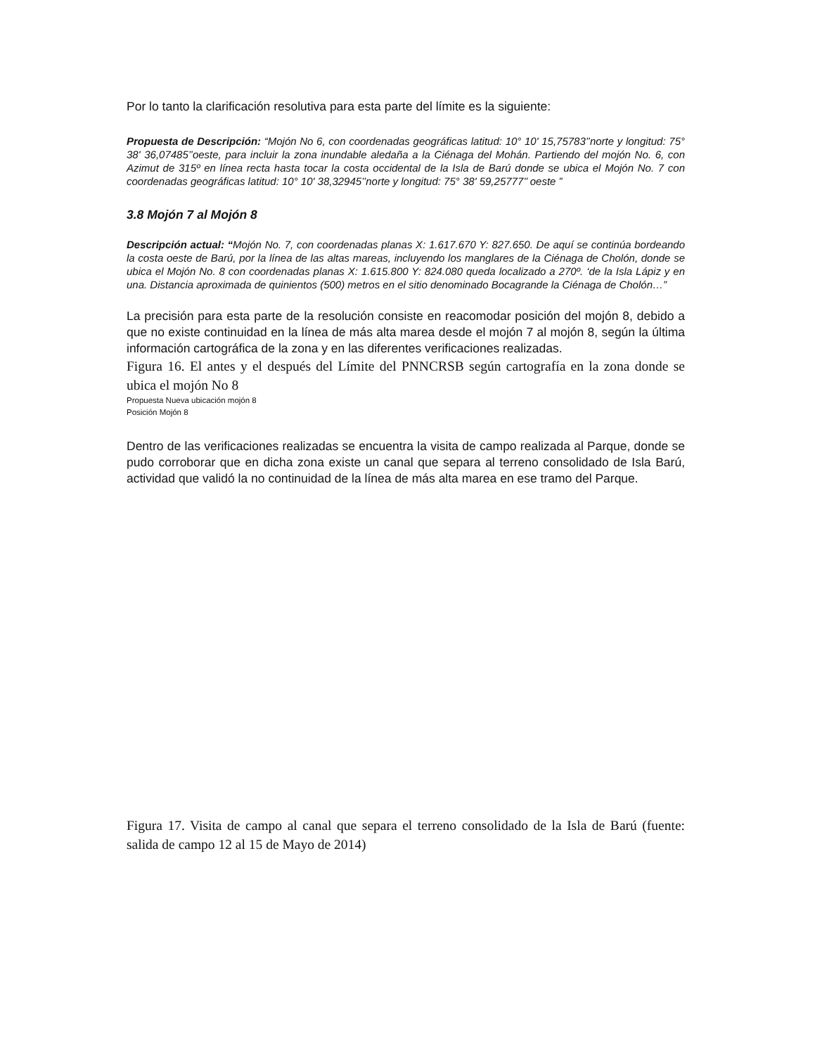Por lo tanto la clarificación resolutiva para esta parte del límite es la siguiente:
Propuesta de Descripción: “Mojón No 6, con coordenadas geográficas latitud: 10° 10' 15,75783’’norte y longitud: 75° 38' 36,07485’’oeste, para incluir la zona inundable aledaña a la Ciénaga del Mohán. Partiendo del mojón No. 6, con Azimut de 315º en línea recta hasta tocar la costa occidental de la Isla de Barú donde se ubica el Mojón No. 7 con coordenadas geográficas latitud: 10° 10' 38,32945’’norte y longitud: 75° 38' 59,25777’’ oeste ”
3.8 Mojón 7 al Mojón 8
Descripción actual: “Mojón No. 7, con coordenadas planas X: 1.617.670 Y: 827.650. De aquí se continúa bordeando la costa oeste de Barú, por la línea de las altas mareas, incluyendo los manglares de la Ciénaga de Cholón, donde se ubica el Mojón No. 8 con coordenadas planas X: 1.615.800 Y: 824.080 queda localizado a 270º. ‘de la Isla Lápiz y en una. Distancia aproximada de quinientos (500) metros en el sitio denominado Bocagrande la Ciénaga de Cholón…”
La precisión para esta parte de la resolución consiste en reacomodar posición del mojón 8, debido a que no existe continuidad en la línea de más alta marea desde el mojón 7 al mojón 8, según la última información cartográfica de la zona y en las diferentes verificaciones realizadas.
Figura 16. El antes y el después del Límite del PNNCRSB según cartografía en la zona donde se ubica el mojón No 8
Propuesta Nueva ubicación mojón 8
Posición Mojón 8
Dentro de las verificaciones realizadas se encuentra la visita de campo realizada al Parque, donde se pudo corroborar que en dicha zona existe un canal que separa al terreno consolidado de Isla Barú, actividad que validó la no continuidad de la línea de más alta marea en ese tramo del Parque.
Figura 17. Visita de campo al canal que separa el terreno consolidado de la Isla de Barú (fuente: salida de campo 12 al 15 de Mayo de 2014)